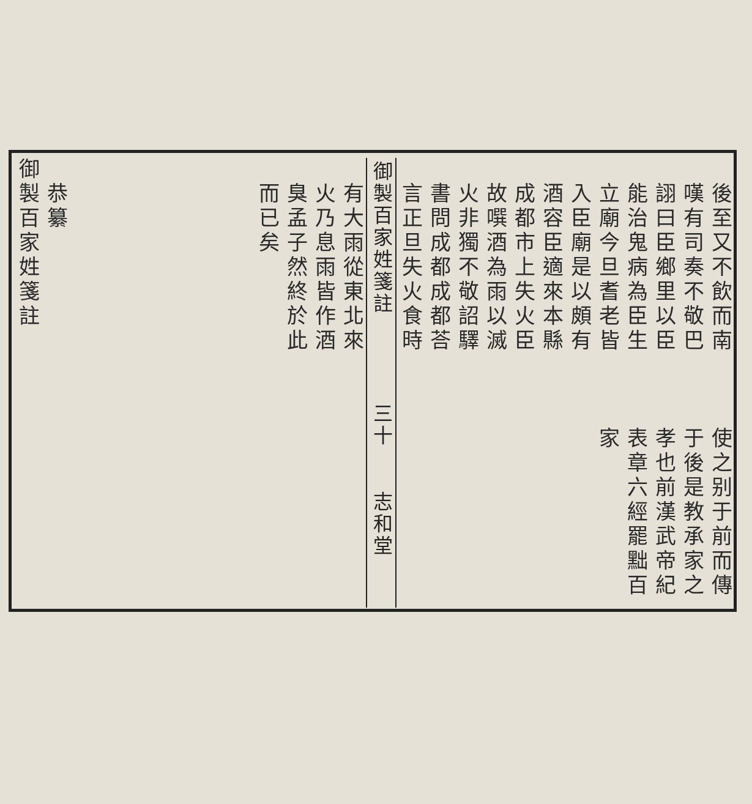後至又不飲而南　　　使之别于前而傳
嘆有司奏不敬巴　　　于後是教承家之
詡曰臣鄉里以臣　　　孝也前漢武帝紀
能治鬼病為臣生　　　表章六經罷黜百
立廟今旦耆老皆　　　家
入臣廟是以頗有
酒容臣適來本縣
成都市上失火臣
故噀酒為雨以滅
火非獨不敬詔驛
書問成都成都荅
言正旦失火食時
御製百家姓箋註　　　　三十　　志和堂
有大雨從東北來
火乃息雨皆作酒
臭孟子然終於此
而已矣
恭纂
御製百家姓箋註